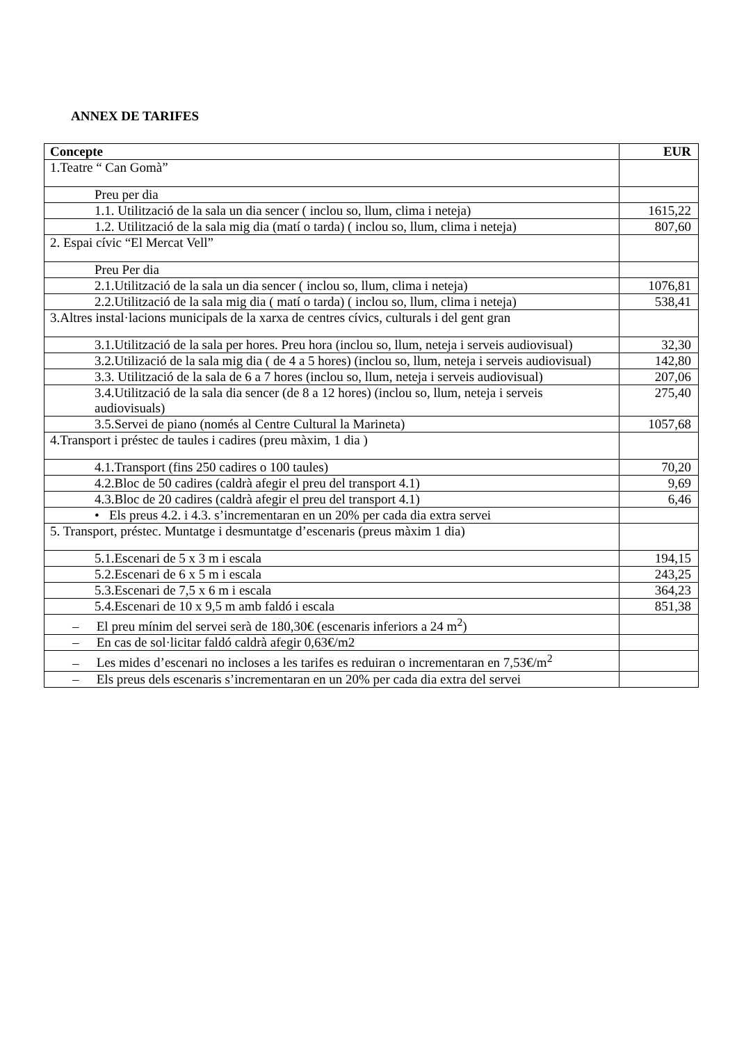ANNEX DE TARIFES
| Concepte | EUR |
| --- | --- |
| 1.Teatre “ Can Gomà” | |
| Preu per dia | |
| 1.1. Utilització de la sala un dia sencer ( inclou so, llum, clima i neteja) | 1615,22 |
| 1.2. Utilització de la sala mig dia (matí o tarda) ( inclou so, llum, clima i neteja) | 807,60 |
| 2. Espai cívic “El Mercat Vell” | |
| Preu Per dia | |
| 2.1.Utilització de la sala un dia sencer ( inclou so, llum, clima i neteja) | 1076,81 |
| 2.2.Utilització de la sala mig dia ( matí o tarda) ( inclou so, llum, clima i neteja) | 538,41 |
| 3.Altres instal·lacions municipals de la xarxa de centres cívics, culturals i del gent gran | |
| 3.1.Utilització de la sala per hores. Preu hora (inclou so, llum, neteja i serveis audiovisual) | 32,30 |
| 3.2.Utilizació de la sala mig dia ( de 4 a 5 hores) (inclou so, llum, neteja i serveis audiovisual) | 142,80 |
| 3.3. Utilització de la sala de 6 a 7 hores (inclou so, llum, neteja i serveis audiovisual) | 207,06 |
| 3.4.Utilització de la sala dia sencer (de 8 a 12 hores) (inclou so, llum, neteja i serveis audiovisuals) | 275,40 |
| 3.5.Servei de piano (només al Centre Cultural la Marineta) | 1057,68 |
| 4.Transport i préstec de taules i cadires (preu màxim, 1 dia ) | |
| 4.1.Transport (fins 250 cadires o 100 taules) | 70,20 |
| 4.2.Bloc de 50 cadires (caldrà afegir el preu del transport 4.1) | 9,69 |
| 4.3.Bloc de 20 cadires (caldrà afegir el preu del transport 4.1) | 6,46 |
| • Els preus 4.2. i 4.3. s’incrementaran en un 20% per cada dia extra servei | |
| 5. Transport, préstec. Muntatge i desmuntatge d’escenaris (preus màxim 1 dia) | |
| 5.1.Escenari de 5 x 3 m i escala | 194,15 |
| 5.2.Escenari de 6 x 5 m i escala | 243,25 |
| 5.3.Escenari de 7,5 x 6 m i escala | 364,23 |
| 5.4.Escenari de 10 x 9,5 m amb faldó i escala | 851,38 |
| – El preu mínim del servei serà de 180,30€ (escenaris inferiors a 24 m<sup>2</sup>) | |
| – En cas de sol·licitar faldó caldrà afegir 0,63€/m2 | |
| – Les mides d’escenari no incloses a les tarifes es reduiran o incrementaran en 7,53€/m<sup>2</sup> | |
| – Els preus dels escenaris s’incrementaran en un 20% per cada dia extra del servei | |